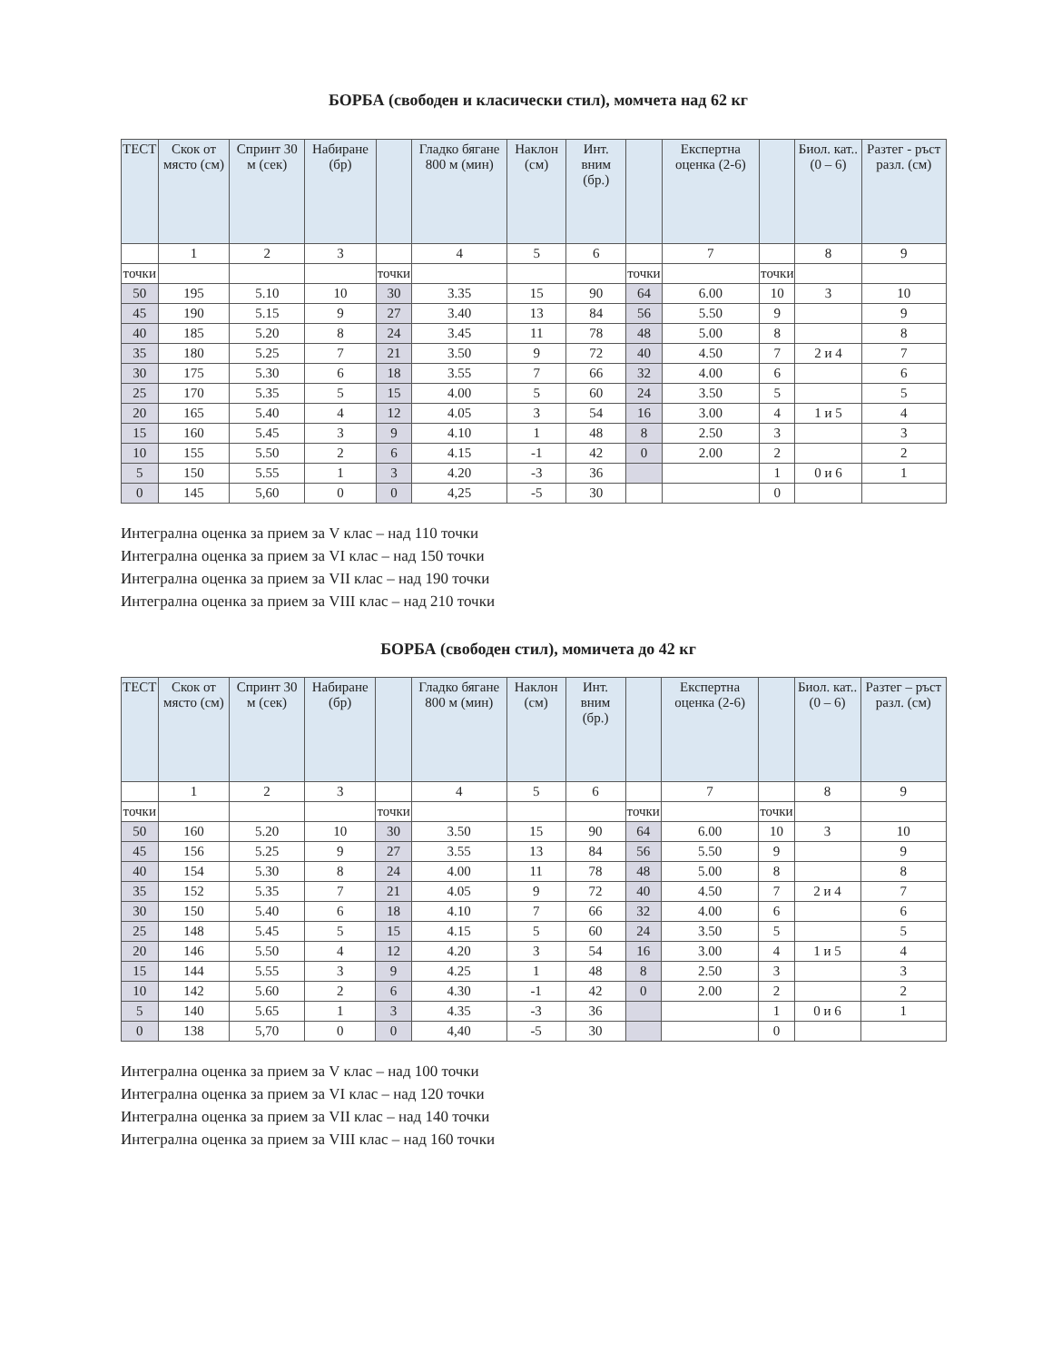БОРБА (свободен и класически стил), момчета над 62 кг
| ТЕСТ | Скок от място (см) | Спринт 30 м (сек) | Набиране (бр) | | Гладко бягане 800 м (мин) | Наклон (см) | Инт. вним (бр.) | | Експертна оценка (2-6) | | Биол. кат.. (0 – 6) | Разтег - ръст разл. (см) |
| --- | --- | --- | --- | --- | --- | --- | --- | --- | --- | --- | --- | --- |
| | 1 | 2 | 3 | | 4 | 5 | 6 | | 7 | | 8 | 9 |
| точки | | | | точки | | | | точки | | точки | | |
| 50 | 195 | 5.10 | 10 | 30 | 3.35 | 15 | 90 | 64 | 6.00 | 10 | 3 | 10 |
| 45 | 190 | 5.15 | 9 | 27 | 3.40 | 13 | 84 | 56 | 5.50 | 9 | | 9 |
| 40 | 185 | 5.20 | 8 | 24 | 3.45 | 11 | 78 | 48 | 5.00 | 8 | | 8 |
| 35 | 180 | 5.25 | 7 | 21 | 3.50 | 9 | 72 | 40 | 4.50 | 7 | 2 и 4 | 7 |
| 30 | 175 | 5.30 | 6 | 18 | 3.55 | 7 | 66 | 32 | 4.00 | 6 | | 6 |
| 25 | 170 | 5.35 | 5 | 15 | 4.00 | 5 | 60 | 24 | 3.50 | 5 | | 5 |
| 20 | 165 | 5.40 | 4 | 12 | 4.05 | 3 | 54 | 16 | 3.00 | 4 | 1 и 5 | 4 |
| 15 | 160 | 5.45 | 3 | 9 | 4.10 | 1 | 48 | 8 | 2.50 | 3 | | 3 |
| 10 | 155 | 5.50 | 2 | 6 | 4.15 | -1 | 42 | 0 | 2.00 | 2 | | 2 |
| 5 | 150 | 5.55 | 1 | 3 | 4.20 | -3 | 36 | | | 1 | 0 и 6 | 1 |
| 0 | 145 | 5,60 | 0 | 0 | 4,25 | -5 | 30 | | | 0 | | |
Интегрална оценка за прием за V клас – над 110 точки
Интегрална оценка за прием за VI клас – над 150 точки
Интегрална оценка за прием за VII клас – над 190 точки
Интегрална оценка за прием за VIII клас – над 210 точки
БОРБА (свободен стил), момичета до 42 кг
| ТЕСТ | Скок от място (см) | Спринт 30 м (сек) | Набиране (бр) | | Гладко бягане 800 м (мин) | Наклон (см) | Инт. вним (бр.) | | Експертна оценка (2-6) | | Биол. кат.. (0 – 6) | Разтег – ръст разл. (см) |
| --- | --- | --- | --- | --- | --- | --- | --- | --- | --- | --- | --- | --- |
| | 1 | 2 | 3 | | 4 | 5 | 6 | | 7 | | 8 | 9 |
| точки | | | | точки | | | | точки | | точки | | |
| 50 | 160 | 5.20 | 10 | 30 | 3.50 | 15 | 90 | 64 | 6.00 | 10 | 3 | 10 |
| 45 | 156 | 5.25 | 9 | 27 | 3.55 | 13 | 84 | 56 | 5.50 | 9 | | 9 |
| 40 | 154 | 5.30 | 8 | 24 | 4.00 | 11 | 78 | 48 | 5.00 | 8 | | 8 |
| 35 | 152 | 5.35 | 7 | 21 | 4.05 | 9 | 72 | 40 | 4.50 | 7 | 2 и 4 | 7 |
| 30 | 150 | 5.40 | 6 | 18 | 4.10 | 7 | 66 | 32 | 4.00 | 6 | | 6 |
| 25 | 148 | 5.45 | 5 | 15 | 4.15 | 5 | 60 | 24 | 3.50 | 5 | | 5 |
| 20 | 146 | 5.50 | 4 | 12 | 4.20 | 3 | 54 | 16 | 3.00 | 4 | 1 и 5 | 4 |
| 15 | 144 | 5.55 | 3 | 9 | 4.25 | 1 | 48 | 8 | 2.50 | 3 | | 3 |
| 10 | 142 | 5.60 | 2 | 6 | 4.30 | -1 | 42 | 0 | 2.00 | 2 | | 2 |
| 5 | 140 | 5.65 | 1 | 3 | 4.35 | -3 | 36 | | | 1 | 0 и 6 | 1 |
| 0 | 138 | 5,70 | 0 | 0 | 4,40 | -5 | 30 | | | 0 | | |
Интегрална оценка за прием за V клас – над 100 точки
Интегрална оценка за прием за VI клас – над 120 точки
Интегрална оценка за прием за VII клас – над 140 точки
Интегрална оценка за прием за VIII клас – над 160 точки